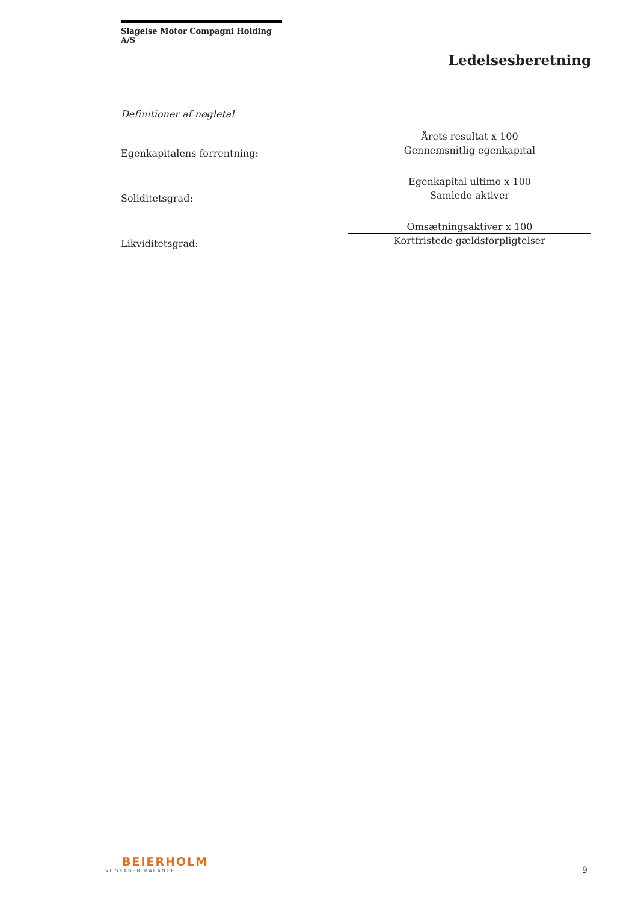Slagelse Motor Compagni Holding A/S
Ledelsesberetning
Definitioner af nøgletal
| Egenkapitalens forrentning: | Årets resultat x 100 |
| | Gennemsnitlig egenkapital |
| Soliditetsgrad: | Egenkapital ultimo x 100 |
| | Samlede aktiver |
| Likviditetsgrad: | Omsætningsaktiver x 100 |
| | Kortfristede gældsforpligtelser |
BEIERHOLM
VI SKABER BALANCE
9